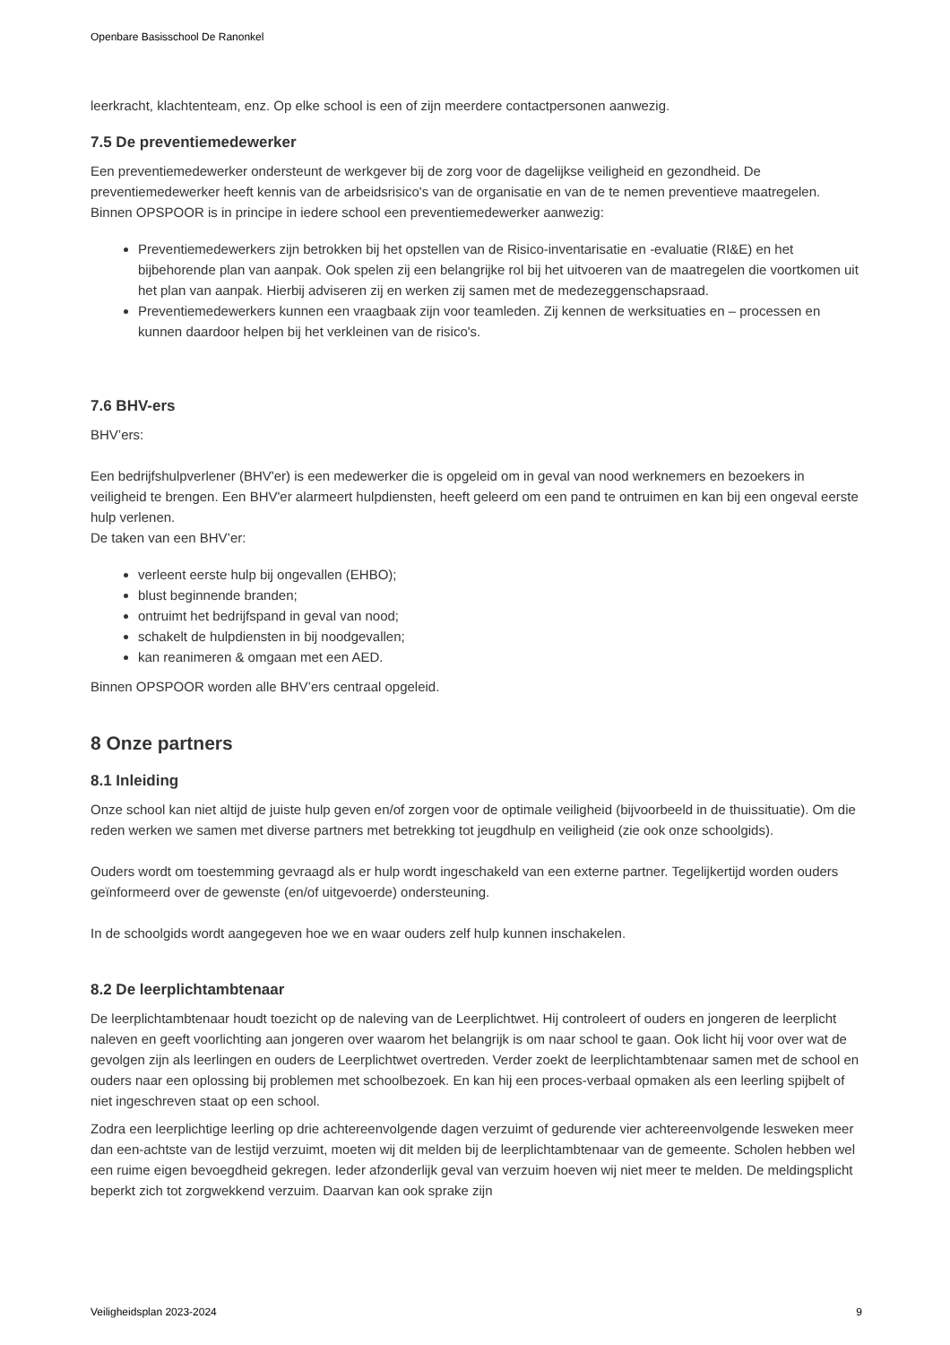Openbare Basisschool De Ranonkel
leerkracht, klachtenteam, enz. Op elke school is een of zijn meerdere contactpersonen aanwezig.
7.5 De preventiemedewerker
Een preventiemedewerker ondersteunt de werkgever bij de zorg voor de dagelijkse veiligheid en gezondheid. De preventiemedewerker heeft kennis van de arbeidsrisico's van de organisatie en van de te nemen preventieve maatregelen. Binnen OPSPOOR is in principe in iedere school een preventiemedewerker aanwezig:
Preventiemedewerkers zijn betrokken bij het opstellen van de Risico-inventarisatie en -evaluatie (RI&E) en het bijbehorende plan van aanpak. Ook spelen zij een belangrijke rol bij het uitvoeren van de maatregelen die voortkomen uit het plan van aanpak. Hierbij adviseren zij en werken zij samen met de medezeggenschapsraad.
Preventiemedewerkers kunnen een vraagbaak zijn voor teamleden. Zij kennen de werksituaties en – processen en kunnen daardoor helpen bij het verkleinen van de risico's.
7.6 BHV-ers
BHV’ers:
Een bedrijfshulpverlener (BHV'er) is een medewerker die is opgeleid om in geval van nood werknemers en bezoekers in veiligheid te brengen. Een BHV'er alarmeert hulpdiensten, heeft geleerd om een pand te ontruimen en kan bij een ongeval eerste hulp verlenen.
De taken van een BHV’er:
verleent eerste hulp bij ongevallen (EHBO);
blust beginnende branden;
ontruimt het bedrijfspand in geval van nood;
schakelt de hulpdiensten in bij noodgevallen;
kan reanimeren & omgaan met een AED.
Binnen OPSPOOR worden alle BHV’ers centraal opgeleid.
8 Onze partners
8.1 Inleiding
Onze school kan niet altijd de juiste hulp geven en/of zorgen voor de optimale veiligheid (bijvoorbeeld in de thuissituatie). Om die reden werken we samen met diverse partners met betrekking tot jeugdhulp en veiligheid (zie ook onze schoolgids).
Ouders wordt om toestemming gevraagd als er hulp wordt ingeschakeld van een externe partner. Tegelijkertijd worden ouders geïnformeerd over de gewenste (en/of uitgevoerde) ondersteuning.
In de schoolgids wordt aangegeven hoe we en waar ouders zelf hulp kunnen inschakelen.
8.2 De leerplichtambtenaar
De leerplichtambtenaar houdt toezicht op de naleving van de Leerplichtwet. Hij controleert of ouders en jongeren de leerplicht naleven en geeft voorlichting aan jongeren over waarom het belangrijk is om naar school te gaan. Ook licht hij voor over wat de gevolgen zijn als leerlingen en ouders de Leerplichtwet overtreden. Verder zoekt de leerplichtambtenaar samen met de school en ouders naar een oplossing bij problemen met schoolbezoek. En kan hij een proces-verbaal opmaken als een leerling spijbelt of niet ingeschreven staat op een school.
Zodra een leerplichtige leerling op drie achtereenvolgende dagen verzuimt of gedurende vier achtereenvolgende lesweken meer dan een-achtste van de lestijd verzuimt, moeten wij dit melden bij de leerplichtambtenaar van de gemeente. Scholen hebben wel een ruime eigen bevoegdheid gekregen. Ieder afzonderlijk geval van verzuim hoeven wij niet meer te melden. De meldingsplicht beperkt zich tot zorgwekkend verzuim. Daarvan kan ook sprake zijn
Veiligheidsplan 2023-2024 9